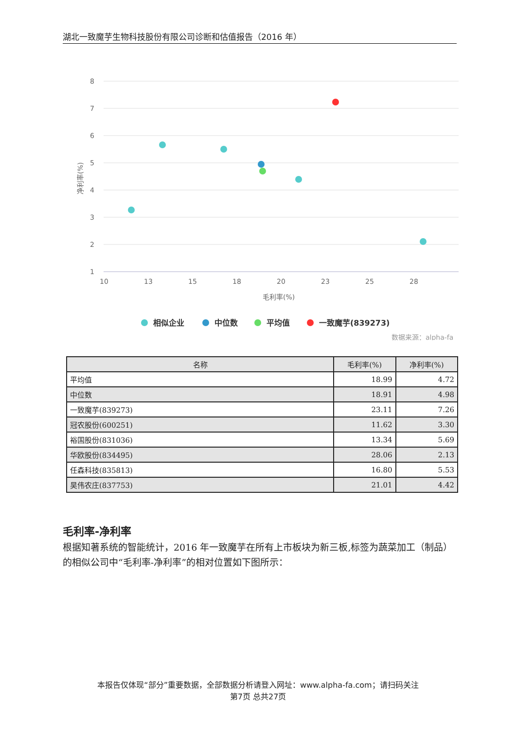湖北一致魔芋生物科技股份有限公司诊断和估值报告（2016 年）
8
7
6
5
4
3
2
1
10
13
15
18
20
23
25
28
毛利率(%)
净利率(%)
相似企业
中位数
平均值
一致魔芋(839273)
数据来源：alpha-fa
| 名称 | 毛利率(%) | 净利率(%) |
| --- | --- | --- |
| 平均值 | 18.99 | 4.72 |
| 中位数 | 18.91 | 4.98 |
| 一致魔芋(839273) | 23.11 | 7.26 |
| 冠农股份(600251) | 11.62 | 3.30 |
| 裕国股份(831036) | 13.34 | 5.69 |
| 华欧股份(834495) | 28.06 | 2.13 |
| 任森科技(835813) | 16.80 | 5.53 |
| 昊伟农庄(837753) | 21.01 | 4.42 |
毛利率-净利率
根据知著系统的智能统计，2016 年一致魔芋在所有上市板块为新三板,标签为蔬菜加工（制品）的相似公司中“毛利率-净利率”的相对位置如下图所示：
本报告仅体现“部分”重要数据，全部数据分析请登入网址：www.alpha-fa.com；请扫码关注
第7页 总共27页